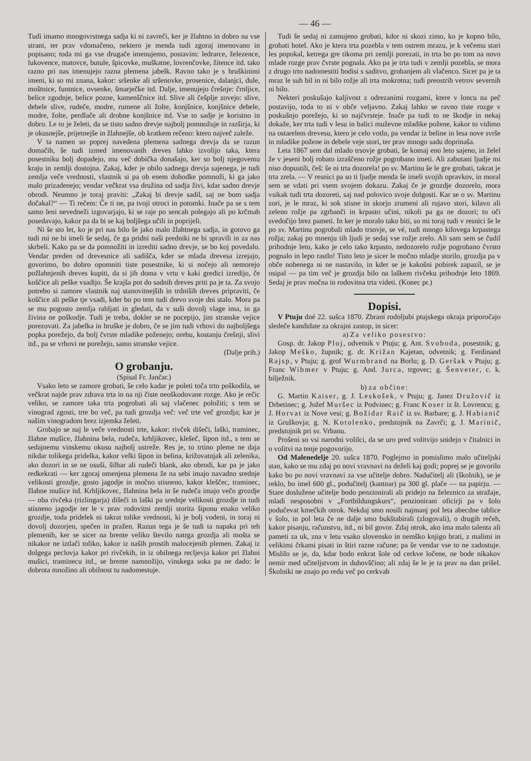— 46 —
Tudi imamo mnogovrstnega sadja ki ni zavreči, ker je žlahtno in dobro na vse strani, ter prav vdomačeno, nektero je menda tudi zgoraj imenovano in popisano; toda mi ga vse drugače imenujemo, postavim: ledrarce, železence, lukovence, matovce, butule, špicovke, muškatne, lovrenčovke, žitence itd. tako razno pri nas imenujejo razna plemena jabelk. Ravno tako je s hruškinimi imeni, ki so mi znana, kakor: sršenke ali sršenovke, prosenice, dalanjci, dule, moštnice, funtnice, ovsenke, šmarječke itd. Dalje, imenujejo črešnje: črnljice, belice zgodnje, belice pozne, kamenščnice itd. Slive ali češplje zovejo: slive, debele slive, rudeče, modre, rumene ali žolte, konjšnice, konjšnice debele, modre, žolte, perdlače ali drobne konjšnice itd. Vse to sadje je koristno in dobro. Le to je želeti, da se tisto sadno drevje najbolj pomnožuje in razširja, ki je okusnejše, prijetnejše in žlahnejše, ob kratkem rečeno: ktero največ zaleže.
V ta namen so poprej navedena plemena sadnega drevja da se razun domačih, še tudi izmed imenovanih dreves lahko izvolijo taka, ktera posestniku bolj dopadejo, mu več dobička donašajo, ker so bolj njegovemu kraju in zemlji dostojna. Zakaj, kder je obilo sadnega drevja sajenega, je tudi zemlja veče vrednosti, vlastnik si pa ob enem dohodke pomnoži, ki ga jako malo prizadenejo; vendar večkrat vsa družina od sadja živi, kdar sadno drevje obrodi. Neumno je toraj praviti: „Zakaj bi drevje sadil, saj ne bom sadja dočakal?“ — Ti rečem: Če ti ne, pa tvoji otroci in potomki. Inače pa se s tem samo leni nevedneži izgovarjajo, ki se raje po sencah polegajo ali po krčmah posedavajo, kakor pa da bi se kaj boljšega učili in poprijeli.
Ni še sto let, ko je pri nas bilo še jako malo žlahtnega sadja, in gotovo ga tudi mi ne bi imeli še sedaj, če ga pridni naši predniki ne bi spravili in za nas skrbeli. Kako pa se da pomnožiti in izrediti sadno drevje, se bo koj povedalo. Vendar preden od drevesnice ali sadišča, kder se mlada drevesa izrejajo, govorimo, bo dobro opomniti tiste posestnike, ki si nočejo ali nemorejo požlahnjenih dreves kupiti, da si jih doma v vrtu v kaki gredici izredijo, če koščice ali peške vsadijo. Še krajša pot do sadnih dreves priti pa je ta. Za svojo potrebo si zamore vlastnik naj stanovitnejših in trdniših dreves pripraviti, če koščice ali peške tje vsadi, kder bo po tem tudi drevo svoje dni stalo. Mora pa se mu pogosto zemlja rahljati in gledati, da v suši dovolj vlage ima, in ga živina ne poškodje. Tudi je treba, dokler se ne pocepijo, jim stranske vejice porezovati. Za jabelka in hruške je dobro, če se jim tudi vrhovi do najboljšega popka porežejo, da bolj čvrste mladike poženejo; orehu, kostanju črešnji, slivi itd., pa se vrhovi ne porežejo, samo stranske vejice.
(Dalje prih.)
O grobanju.
(Spisal Fr. Jančar.)
Vsako leto se zamore grobati, še celo kadar je poleti toča trto poškodila, se večkrat najde prav zdrava trta in na nji čiste neoškodovane rozge. Ako je rečic veliko, se zamore taka trta pogrobati ali saj vlačenec položiti; s tem se vinograd zgosti, trte bo več, pa tudi grozdja več: več trte več grozdja; kar je našim vinogradom brez izjemka želeti.
Grobajo se naj le veče vrednosti trte, kakor: rivček dišeči, laški, traminec, žlahne mušice, žlahnina bela, rudeča, krhljikovec, klešeč, šipon itd., s tem se sedajnemu vinskemu okusu najbolj ustreže. Res je, to trtino pleme ne daja nikdar tolikega pridelka, kakor velki šipon in belina, križovatnjak ali zelenika, ako dozori in se ne osuši, šilhar ali rudeči blank, ako obrodi, kar pa je jako redkekrati — ker zgoraj omenjena plemena že na sebi imajo navadno srednje velikosti grozdje, gosto jagodje in močno stisneno, kakor kleščec, traminec, žlahne mušice itd. Krhljikovec, žlahnina bela in še rudeča imajo večo grozdje — oba rivčeka (rizlingarja) dišeči in laški pa srednje velikosti grozdje in tudi stisneno jagodje ter le v prav rodovitni zemlji storita šiponu enako veliko grozdje, toda pridelek ni takrat tolike vrednosti, ki je bolj vodeni, in toraj ni dovolj dozorjen, spečen in pražen. Razun tega je še tudi ta napaka pri teh plemenih, ker se sicer na brente veliko število natrga grozdja ali mošta se nikakor ne iztlači toliko, kakor iz naših prostih malocejenih plemen. Zakaj iz dolgega peclovja kakor pri rivčekih, in iz obilnega recljevja kakor pri žlahni mušici, traminecu itd., se brente namnožijo, vinskega soka pa ne dado: le dobrota množino ali obilnost tu nadomestuje.
Tudi še sedaj ni zamujeno grobati, kdor ni skozi zimo, ko je kopno bilo, grobati hotel. Ako je ktera trta pozebla v tem ostrem mrazu, je k večemu stari les popokal, ketrega gre tikoma pri zemlji porezati, in trta bo po tom na novo mlade rozge prav čvrste pognala. Ako pa je trta tudi v zemlji pozebla, se mora z drugo trto nadomestiti bodisi s saditvo, grobanjem ali vlačenco. Sicer pa je ta mraz le suh bil in ni bilo rožje ali trta mokrotna; tudi preostrih vetrov severnih ni bilo.
Nekteri poskušajo kaljivost z odrezanimi rozgami, ktere v loncu na peč postavijo, toda to ni v obče veljavno. Zakaj lahko se ravno tiste rozge v poskušnjo porežejo, ki so najčvrsteje. Inače pa tudi to ne škodje in nekaj dokaže, ker trta tudi v lesu in balici muževne mladike požene, kakor to vidimo na ostarelem drevesu, ktero je celo votlo, pa vendar iz beline in lesa nove svrše in mladike požene in debele veje stori, ter prav mnogo sadu doprinaša.
Leta 1867 sem dal mlado trsovje grobati, še komaj eno leto sajeno, in želel že v jeseni bolj robato izraščeno rožje pogrobano imeti. Ali zabutani ljudje mi niso dopustili, češ: še ni trta dozorela! po sv. Martinu še le gre grobati, takrat je trta zrela. — V resnici pa so ti ljudje menda še imeli svojih opravkov, in moral sem se vdati pri vsem svojem dokazu. Zakaj če je grozdje dozorelo, mora vsikak tudi trta dozoreti, saj nad polovico svoje dolgosti. Kar se o sv. Martinu zori, je le mraz, ki sok stisne in skorjo zrumeni ali rujavo stori, kilavo ali zeleno rožje pa zgrbanči in krpasto učini, nikoli pa ga ne dozori; to oči svedočijo brez pameti. In ker je moralo tako biti, so mi toraj tudi v resnici še le po sv. Martinu pogrobali mlado trsovje, se vé, tudi mnogo kilovega krpastega rožja; zakaj po mnenju tih ljudi je sedaj vse rožje zrelo. Ali sam sem se čudil prihodnje leto, kako je celo tako krpasto, nedozorelo rožje pogrobano čvrsto pognalo in lepo rastlo! Tisto leto je sicer le močno mladje storilo, grozdja pa v obče nobenega ni ne nastavilo, in kder se je kakošni pobirek zapazil, se je osipal — pa tim več je grozdja bilo na laškem rivčeku prihodnje leto 1869. Sedaj je prav močna in rodovitna trta videti. (Konec pr.)
Dopisi.
V Ptuju dné 22. sušca 1870. Zbrani rodoljubi ptujskega okraja priporočajo sledeče kandidate za okrajni zastop, in sicer:
a) Za veliko posestvo:
Gosp. dr. Jakop Ploj, odvetnik v Ptuju; g. Ant. Svoboda, posestnik; g. Jakop Meško, župnik; g. dr. Križan Kajetan, odvetnik; g. Ferdinand Rajsp, v Ptuju; g. grof Wurmbrand na Borlu; g. D. Geršak v Ptuju; g. Franc Wibmer v Ptuju; g. And. Jurca, trgovec; g. Šenveter, c. k. bilježnik.
b) za občine:
G. Martin Kaiser, g. J. Leskošek, v Ptuju; g. Janez Družovič iz Drbetinec; g. Jožef Muršec iz Podvinec; g. Franc Koser iz št. Lovrencu; g. J. Horvat iz Nove vesi; g. Božidar Raič iz sv. Barbare; g. J. Habianič iz Gruškovja; g. N. Kotolenko, predstojnik na Zavrči; g. J. Marinič, predstojnik pri sv. Vrbanu.
Prošeni so vsi narodni volilci, da se uro pred volitvijo snidejo v čitalnici in o volitvi na tenje pogovorijo.
Od Malenedelje 20. sušca 1870. Poglejmo in pomislimo malo učiteljski stan, kako se mu zdaj po novi vravnavi na deželi kaj godi; poprej se je govorilo kako bo po novi vravnavi za vse učitelje dobro. Nadučitelj ali (školnik), se je reklo, bo imel 600 gl., podučitelj (kantnar) pa 300 gl. plače — na papirju. — Stare doslužene učitelje bodo penzionirali ali pridejo na železnico za stražaje, mladi nesposobni v „Fortbildungskurs“, penzionirani oficirji pa v šolo podučevat kmečkih otrok. Nekdaj smo nosili najmanj pol leta abecdne tablice v šolo, in pol leta če ne dalje smo bukštabirali (zlogovali), o drugih rečeh, kakor pisanju, računstvu, itd., ni bil govor. Zdaj otrok, ako ima malo talenta ali pameti za uk, zna v letu vsako slovensko in nemško knjigo brati, z malimi in velikimi črkami pisati in štiri razne račune; pa še vendar vse to ne zadostuje. Mislilo se je, da, kdar bodo enkrat šole od cerkve ločene, ne bode nikakov nemir med učiteljstvom in duhovščino; ali zdaj še le je ta prav na dan prišel. Školniki ne znajo po redu več po cerkvah